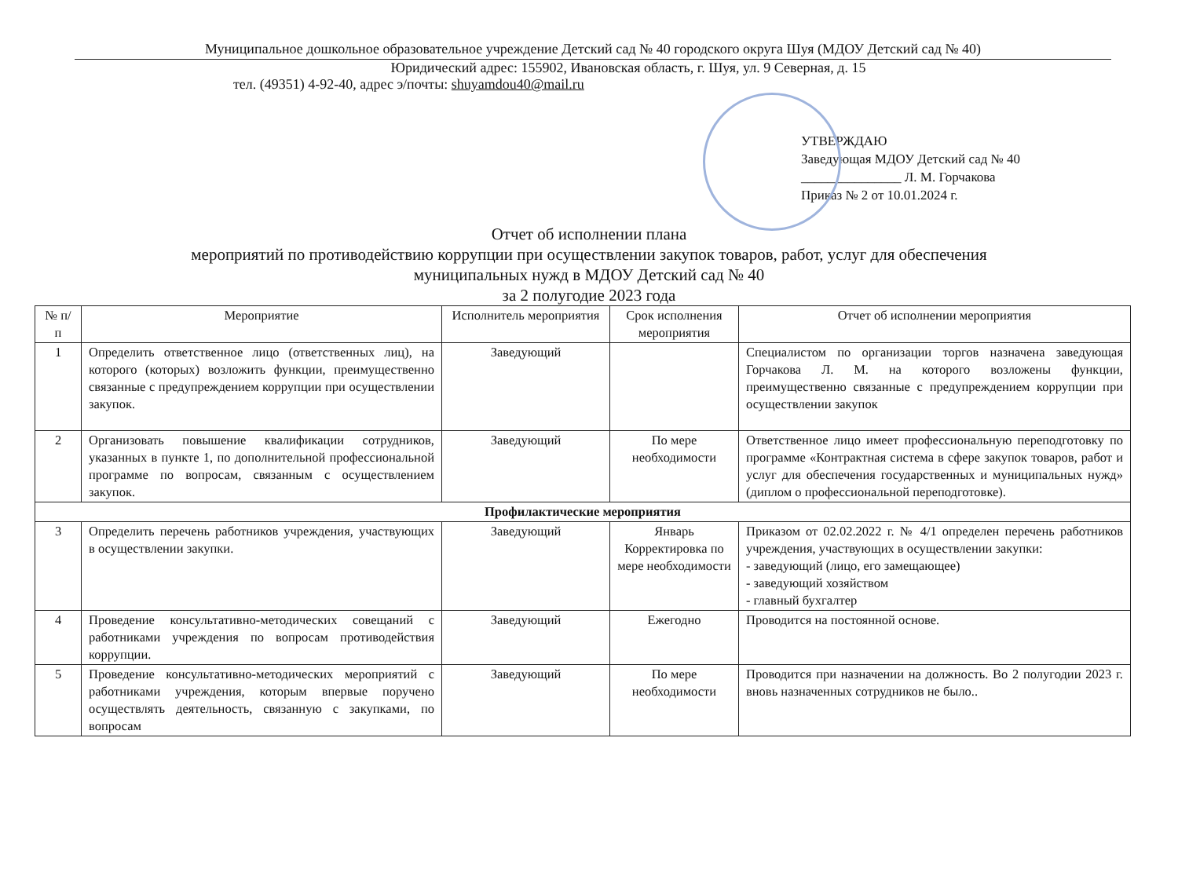Муниципальное дошкольное образовательное учреждение Детский сад № 40 городского округа Шуя (МДОУ Детский сад № 40)
Юридический адрес: 155902, Ивановская область, г. Шуя, ул. 9 Северная, д. 15
тел. (49351) 4-92-40, адрес э/почты: shuyamdou40@mail.ru
УТВЕРЖДАЮ
Заведующая МДОУ Детский сад № 40
_______________ Л. М. Горчакова
Приказ № 2 от 10.01.2024 г.
Отчет об исполнении плана
мероприятий по противодействию коррупции при осуществлении закупок товаров, работ, услуг для обеспечения
муниципальных нужд в МДОУ Детский сад № 40
за 2 полугодие 2023 года
| № п/п | Мероприятие | Исполнитель мероприятия | Срок исполнения мероприятия | Отчет об исполнении мероприятия |
| --- | --- | --- | --- | --- |
| 1 | Определить ответственное лицо (ответственных лиц), на которого (которых) возложить функции, преимущественно связанные с предупреждением коррупции при осуществлении закупок. | Заведующий | | Специалистом по организации торгов назначена заведующая Горчакова Л. М. на которого возложены функции, преимущественно связанные с предупреждением коррупции при осуществлении закупок |
| 2 | Организовать повышение квалификации сотрудников, указанных в пункте 1, по дополнительной профессиональной программе по вопросам, связанным с осуществлением закупок. | Заведующий | По мере необходимости | Ответственное лицо имеет профессиональную переподготовку по программе «Контрактная система в сфере закупок товаров, работ и услуг для обеспечения государственных и муниципальных нужд» (диплом о профессиональной переподготовке). |
| Профилактические мероприятия | | | | |
| 3 | Определить перечень работников учреждения, участвующих в осуществлении закупки. | Заведующий | Январь Корректировка по мере необходимости | Приказом от 02.02.2022 г. № 4/1 определен перечень работников учреждения, участвующих в осуществлении закупки: - заведующий (лицо, его замещающее) - заведующий хозяйством - главный бухгалтер |
| 4 | Проведение консультативно-методических совещаний с работниками учреждения по вопросам противодействия коррупции. | Заведующий | Ежегодно | Проводится на постоянной основе. |
| 5 | Проведение консультативно-методических мероприятий с работниками учреждения, которым впервые поручено осуществлять деятельность, связанную с закупками, по вопросам | Заведующий | По мере необходимости | Проводится при назначении на должность. Во 2 полугодии 2023 г. вновь назначенных сотрудников не было.. |